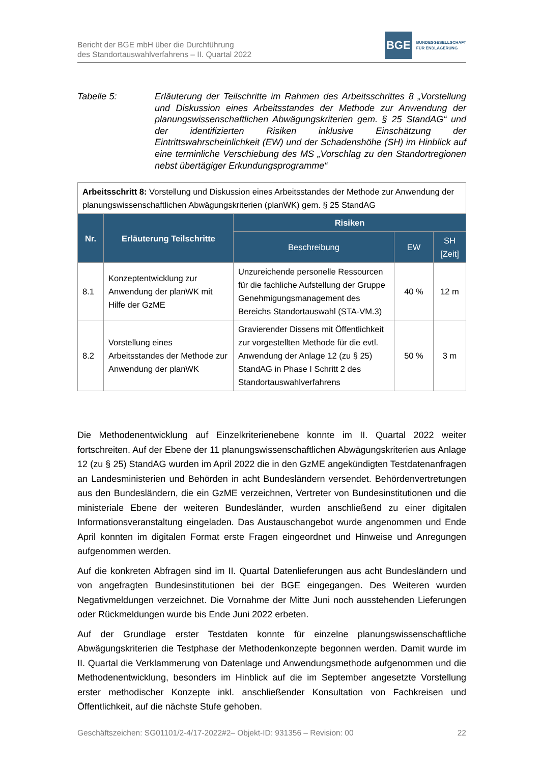Bericht der BGE mbH über die Durchführung
des Standortauswahlverfahrens – II. Quartal 2022
BGE
BUNDESGESELLSCHAFT
FÜR ENDLAGERUNG
Tabelle 5: Erläuterung der Teilschritte im Rahmen des Arbeitsschrittes 8 „Vorstellung und Diskussion eines Arbeitsstandes der Methode zur Anwendung der planungswissenschaftlichen Abwägungskriterien gem. § 25 StandAG“ und der identifizierten Risiken inklusive Einschätzung der Eintrittswahrscheinlichkeit (EW) und der Schadenshöhe (SH) im Hinblick auf eine terminliche Verschiebung des MS „Vorschlag zu den Standortregionen nebst übertägiger Erkundungsprogramme“
| Arbeitsschritt 8: Vorstellung und Diskussion eines Arbeitsstandes der Methode zur Anwendung der planungswissenschaftlichen Abwägungskriterien (planWK) gem. § 25 StandAG | | | | |
| Nr. | Erläuterung Teilschritte | Risiken | | |
| | | Beschreibung | EW | SH [Zeit] |
| 8.1 | Konzeptentwicklung zur Anwendung der planWK mit Hilfe der GzME | Unzureichende personelle Ressourcen für die fachliche Aufstellung der Gruppe Genehmigungsmanagement des Bereichs Standortauswahl (STA-VM.3) | 40 % | 12 m |
| 8.2 | Vorstellung eines Arbeitsstandes der Methode zur Anwendung der planWK | Gravierender Dissens mit Öffentlichkeit zur vorgestellten Methode für die evtl. Anwendung der Anlage 12 (zu § 25) StandAG in Phase I Schritt 2 des Standortauswahlverfahrens | 50 % | 3 m |
Die Methodenentwicklung auf Einzelkriterienebene konnte im II. Quartal 2022 weiter fortschreiten. Auf der Ebene der 11 planungswissenschaftlichen Abwägungskriterien aus Anlage 12 (zu § 25) StandAG wurden im April 2022 die in den GzME angekündigten Testdatenanfragen an Landesministerien und Behörden in acht Bundesländern versendet. Behördenvertretungen aus den Bundesländern, die ein GzME verzeichnen, Vertreter von Bundesinstitutionen und die ministeriale Ebene der weiteren Bundesländer, wurden anschließend zu einer digitalen Informationsveranstaltung eingeladen. Das Austauschangebot wurde angenommen und Ende April konnten im digitalen Format erste Fragen eingeordnet und Hinweise und Anregungen aufgenommen werden.
Auf die konkreten Abfragen sind im II. Quartal Datenlieferungen aus acht Bundesländern und von angefragten Bundesinstitutionen bei der BGE eingegangen. Des Weiteren wurden Negativmeldungen verzeichnet. Die Vornahme der Mitte Juni noch ausstehenden Lieferungen oder Rückmeldungen wurde bis Ende Juni 2022 erbeten.
Auf der Grundlage erster Testdaten konnte für einzelne planungswissenschaftliche Abwägungskriterien die Testphase der Methodenkonzepte begonnen werden. Damit wurde im II. Quartal die Verklammerung von Datenlage und Anwendungsmethode aufgenommen und die Methodenentwicklung, besonders im Hinblick auf die im September angesetzte Vorstellung erster methodischer Konzepte inkl. anschließender Konsultation von Fachkreisen und Öffentlichkeit, auf die nächste Stufe gehoben.
Geschäftszeichen: SG01101/2-4/17-2022#2– Objekt-ID: 931356 – Revision: 00 22